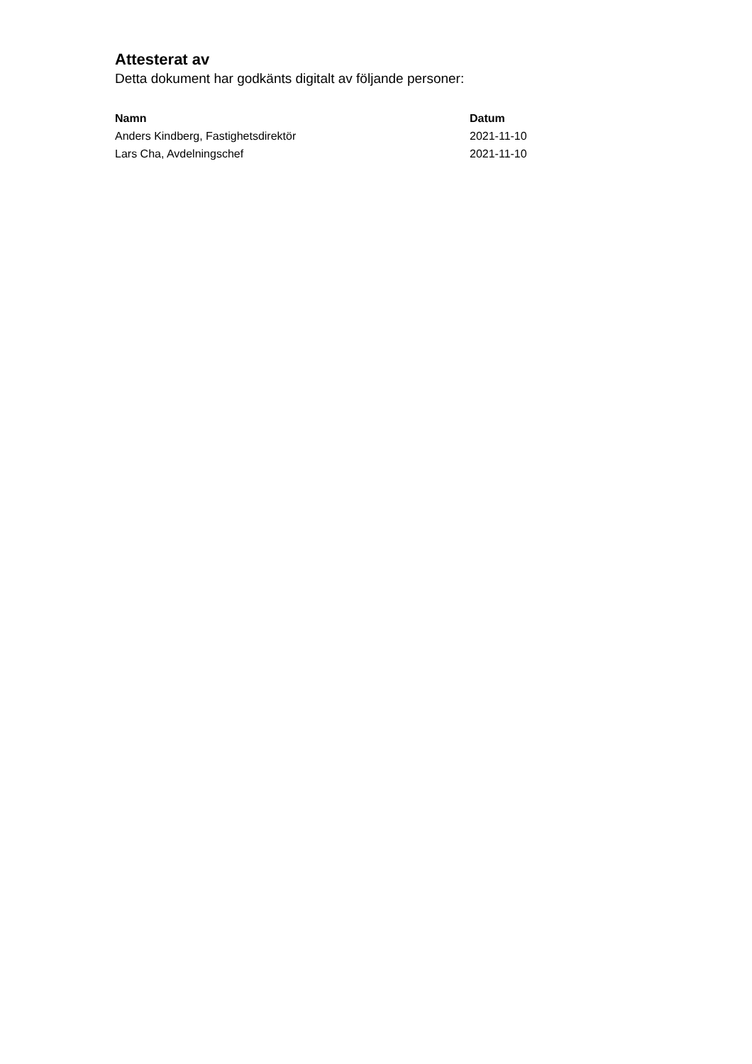Attesterat av
Detta dokument har godkänts digitalt av följande personer:
| Namn | Datum |
| --- | --- |
| Anders Kindberg, Fastighetsdirektör | 2021-11-10 |
| Lars Cha, Avdelningschef | 2021-11-10 |